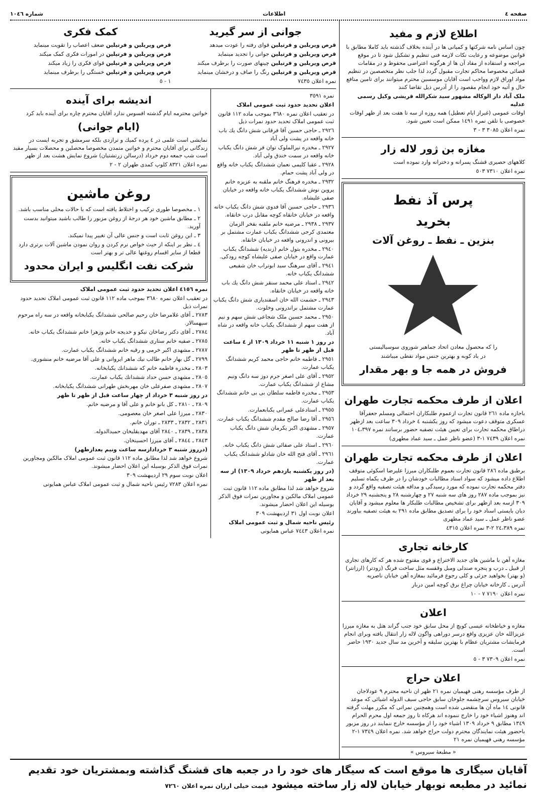صفحه ٤ اطلاعات شماره ١٠٤٦
اطلاع لازم و مفید
چون اساس نامه شرکتها و کمپانی ها در آینده بخلاف گذشته باید کاملا مطابق با قوانین موضوعه و رعایت نکات لازمه فنی تنظیم و تشکیل شود تا در موقع مراجعه و استفاده از مفاد آن ها از هرگونه اعتراضی محفوظ و در مقامات قضائی مخصوصا محاکم تجارت مقبول گردد لذا جلب نظر متخصصین در تنظیم مواد اوراق لازم وواجب است آقایان موسسین محترم میتوانند برای تامین منافع حال و آتیه خود انجام مقصود را از آدرس ذیل تقاضا کنند
ملک آباد دار الوکاله مشهور سید شکرالله قریشی وکیل رسمی عدلیه
اوقات عمومی (غیراز ایام تعطیل) همه روزه از سه تا هفت بعد از ظهر اوقات خصوصی با تلفن نمره ١٤٩١ ممکن است تعیین شود.
نمره اعلان ٣٠٨٥ ٣ - ٣
مغازه بن ژور لاله زار
کلاههای حصیری قشنگ پسرانه و دخترانه وارد نموده است
نمره اعلان ٧٣١٠ ٥٠٣
پرس آذ نفط
بخرید
بنزین ـ نفط ـ روغن آلات
را که محصول معادن اتحاد جماهیر شوروی سوسیالیستی
در باد کوبه و بهترین جنس مواد نفطی میباشند
فروش در همه جا و بهر مقدار
اعلان از طرف محکمه تجارت طهران
باجازه ماده ٢٦١ قانون تجارت ازعموم طلبکاران احتمالی ومسلم جعفرآقا عسکری متوقف دعوت میشود که روز یکشنبه ٤ خرداد ٣٠٩ ساعت بعد ازظهر دراطاق محکمه تجارت برای تعیین هیئت تصفیه حضور برسانند نمره ١٠٤،٣٩٧
نمره اعلان ٧٤٣٩ ١-٣ (عضو ناظر عمل ـ سید عماد مطهری)
اعلان از طرف محکمه تجارت طهران
برطبق ماده ٢٨٦ قانون تجارت بعموم طلبکاران میرزا علیرضا اسکوئی متوقف اطلاع داده میشود که سواد اسناد مطالبات خودشان را در ظرف یکماه تسلیم دفتر محکمه تجارت نموده که مورد رسیدگی و مداقه هیئت تصفیه واقع گردد و نیز بموجب ماده ٢٨٧ روز های سه شنبه ٢٧ و چهارشنبه ٢٨ و پنجشنبه ٢٩ خرداد ٣٠٩ ازسه بعد ازظهر برای تشخیص مطالبات طلبکار ها معلوم میشود و آقایان دیان بایستی اسناد خود را برای تصدیق مطابق ماده ٢٩١ به هیئت تصفیه بیاورند عضو ناظر عمل ـ سید عماد مطهری
نمره ٢٤،٣٨٩ ٢-٣ نمره اعلان ٤٣١٥
کارخانه تجاری
مغازه آهن با ماشین های جدید الاختراع و قوی مفتوح شده هر که کارهای تجاری از قبیل ـ درب و پنجره صندلی ومبل وقفسه مثل ساخت فرنگ (زودتر) (ارزانتر) (و بهتر) بخواهید جزئی و کلی رجوع فرمائید بمغازه آهن خیابان ناصریه
آدرس ـ کارخانه خیابان چراغ برق کوچه امین دربار
نمره اعلان ٧١٩٠ ٧ - ١٠
اعلان
مغازه و خیاطخانه عیسی کویچ از محل سابق خود جنب گراند هتل به مغازه میرزا عزیزالله خان عزیزی واقع درسر دوراهی واگون لاله زار انتقال یافته وبرای انجام فرمایشات مشتریان عظام با بهترین سلیقه و آخرین مد سال جدید ١٩٣٠ حاضر است.
نمره اعلان ٧٣٠٩ ٣ - ٥
اعلان حراج
از طرف مؤسسه رهنی فهیمیان نمره ٢١ ظهر ان ناحیه محترم ٩ عودلاجان خیابان سیروس سرچشمه جلوخان سابق حاجی سیف الدوله اشیائی که موعد قانونی ١٤ ماه آن ها منقضی شده است وهمچنین نمراتی که مکرر مهلت گرفته اند وهنوز اشیاء خود را خارج ننموده اند هرکاه تا روز جمعه اول محرم الحرام ١٣٤٩ مطابق ٩ خرداد ١٣٠٩ اشیاء خود را از مؤسسه خارج ننمایند در روز مزبور باحضور هیئت نمایندگان محترم دولت حراج خواهد شد. نمره اعلان ٧٣٤٩ ١-٢ مؤسسه رهنی فهیمیان نمره ٢١
« مطبعهٔ سیروس »
جوانی از سر گیرید
قرص ویریلین و فرتیلین قوای رفته را عودت میدهد
قرص ویریلین و فرتیلین جوانی را تجدید مینماید
قرص ویریلین و فرتیلین چینهای صورت را برطرف میکند
قرص ویریلین و فرتیلین رنگ را صاف و درخشان مینماید
نمره اعلان ٧٤٣٥
کمک فکری
قرص ویریلین و فرتیلین ضعف اعصاب را تقویت مینماید
قرص ویریلین و فرتیلین در امورات فکری کمک میکند
قرص ویریلین و فرتیلین قوای فکری را زیاد میکند
قرص ویریلین و فرتیلین خستگی را برطرف مینماید
١ - ٥
نمره ٣٥٩١
اعلان تحدید حدود ثبت عمومی املاک
در تعقیب اعلان نمره ٣٦٨٠ بموجب ماده ١١٢ قانون ثبت عمومی املاک تحدید حدود نمرات ذیل
٢٩٢٦ ـ حاجی حسین آقا فرقانی شش دانگ یك باب خانه واقعه در پشت ولی آباد
٢٩٢٧ ـ مخدره نیرالملوک توان فر شش دانگ یکباب خانه واقعه در سمت خندق ولی آباد.
٢٩٢٨ ـ عقیا کلیمی نعمان ششدانگ یکباب خانه واقع در ولی آباد پشت حمام.
٢٩٣٢ ـ مخدره فرهنگ خانم ملقبه به عزیزه خانم پروین نوش ششدانگ یکباب خانه واقعه در خیابان صفی علیشاه.
٢٩٣٦ ـ حاجی حسین آقا فدوی شش دانگ یکباب خانه واقعه در خیابان خانقاه کوچه مقابل درب خانقاه.
٢٩٣٧ ـ ٢٩٣٨ ـ مرضیه خانم ملقبه بفخر الزمان معتمدی کرجی ششدانگ یکباب عمارت مشتمل بر بیرونی و اندرونی واقعه در خیابان خانقاه.
٢٩٤٠ ـ مخدره بتول خانم (زندیه) ششدانگ یکباب عمارت واقع در خیابان صفی علیشاه کوچه رودکی.
٢٩٤١ ـ آقای سرهنگ سید ابوتراب خان شفیعی ششدانگ یکباب خانه.
٢٩٤٢ ـ استاد علی محمد سنقر شش دانگ یك باب خانه واقعه در خیابان خانقاه.
٢٩٤٣ ـ حشمت الله خان اسفندیاری شش دانگ یکباب عمارت مشتمل براندرونی وخلوت.
٢٩٥٠ ـ محمد حسین ملک شجاعی شش سهم و نیم از هفت سهم از ششدانگ یکباب خانه واقعه در شاه آباد.
در روز ١ شنبه ١١ خرداد ١٣٠٩ از ٤ ساعت قبل از ظهر تا ظهر
٢٩٥١ ـ فاطمه خانم حاجی محمد کریم ششدانگ یکباب عمارت.
٢٩٥٢ ـ آقای علی اصغر جرم دوز سه دانگ ونیم مشاع از ششدانگ یکباب عمارت.
٢٩٥٣ ـ مخدره فاطمه سلطان بی بی خانم ششدانگ یکباب عمارت.
٢٩٥٥ ـ استادعلی عمرانی یکبابعمارت.
٢٩٥٦ ـ آقا رضا صالح مقدم ششدانگ یکباب عمارت.
٢٩٥٧ ـ مشهدی اکبر یکرمان شش دانگ یکباب عمارت.
٢٩٦٠ ـ استاد علی صفائی شش دانگ یکباب خانه.
٢٩٦١ ـ آقای فتح الله خان شادلو ششدانگ یکباب عمارت.
(در روز یکشنبه یازدهم خرداد ١٣٠٩) از سه بعد از ظهر
شروع خواهد شد لذا مطابق ماده ١١٢ قانون ثبت عمومی املاک مالکین و مجاورین نمرات فوق الذکر بوسیله این اعلان احضار میشوند.
اعلان نوبت اول ٣١ اردیبهشت ٣٠٩
رئیس ناحیه شمال و ثبت عمومی املاک
نمره اعلان ٧٤٤٣ عباس همایونی
اندیشه برای آینده
خواتین محترمه ایام گذشته افسوس ندارد آقایان محترم چاره برای آینده باید کرد
(ایام جوانی)
نمایشی است علمی در ٤ پرده کمیك و ترازدی بلکه سرمشق و تجربه ایست در زندگانی برای آقایان محترم و خواتین متمدن مخصوصا محصلین و محصلات بسیار مفید است شب جمعه دوم خرداد (درسالن زرتشتیان) شروع نمایش هشت بعد از ظهر
نمره اعلان ٨٣٢١ کلوپ کمدی طهران ٢ - ٢
روغن ماشین
١ ـ مخصوصا طوری ترکیب و اختلاط یافته است که با حالات محلی مناسب باشد.
٢ ـ مطابق ماشین خود هر درجهٔ از روغن مزبور را طالب باشید میتوانید بدست آورید.
٣ ـ این روغن ثابت است و جنس عالی آن تغییر پیدا نمیکند.
٤ ـ نظر بر اینکه از حیث خواص نرم کردن و روان نمودن ماشین آلات برتری دارد قطعا از سایر اقسام روغنها عالی تر و بهتر است
شرکت نفت انگلیس و ایران محدود
نمره ٤١٥٦ اعلان تحدید حدود ثبت عمومی املاک
در تعقیب اعلان نمره ٣٦٨٠ بموجب ماده ١١٢ قانون ثبت عمومی املاک تحدید حدود نمرات ذیل
٢٧٨٣ ـ آقای غلامرضا خان رحیم صالحی ششدانگ یکبابخانه واقعه در سه راه مرحوم سپهسالار.
٢٧٨٤ ـ آقای دکتر رضاخان نیکو و خدیجه خانم وزهرا خانم ششدانگ یکباب خانه.
٢٧٨٥ ـ صفیه خانم ستاری ششدانگ یکباب خانه.
٢٧٨٧ ـ مشهدی اکبر خرمی و رقیه خانم ششدانگ یکباب عمارت.
٢٧٩٩ ـ گل بهار خانم طالب نیك ماهر ایروانی و علی آقا مرضیه خانم منشوری.
٢٨٠٣ ـ مخدره فاطمه خانم که ششدانك یکبابخانه.
٢٨٠٥ ـ مشهدی حسن حداد ششدانك یکباب عمارت.
٢٨٠٧ ـ مشهدی صفرعلی خان مهربخش طهرانی ششدانگ یکبابخانه.
در روز شنبه ٣ خرداد از چهار ساعت قبل از ظهر تا ظهر
٢٨٠٩ ـ ٢٨١٠ ـ کل بانو خانم و علی آقا و مرضیه خانم.
٢٨٣٠ ـ میرزا علی اصغر خان معصومی.
٢٨٣١ ـ ٢٨٣٢ ـ ٢٨٣٣ ـ توران خانم.
٢٨٣٨ ـ ٢٨٣٩ ـ ٢٨٤٠ آقای مهدیقلیخان حمیدالدوله.
٢٨٤٣ ـ ٢٨٤٤ ـ آقای میرزا احسینخان.
(درروز شنبه ٣ خردادازسه ساعت ونیم بعدازظهر)
شروع خواهد شد لذا مطابق ماده ١١٢ قانون ثبت عمومی املاک مالکین ومجاورین نمرات فوق الذکر بوسیله این اعلان احضار میشوند.
اعلان نوبت سوم ٢٩ اردیبهشت ٣٠٩
نمره اعلان ٧٢٨٣ رئیس ناحیه شمال و ثبت عمومی املاک عباس همایونی
آقایان سیگاری ها موقع است که سیگار های خود را در جعبه های قشنگ گذاشته وبمشتریان خود تقدیم نمائید در مطبعه نوبهار خیابان لاله زار ساخته میشود قیمت خیلی ارزان نمره اعلان ٧٢٦٠